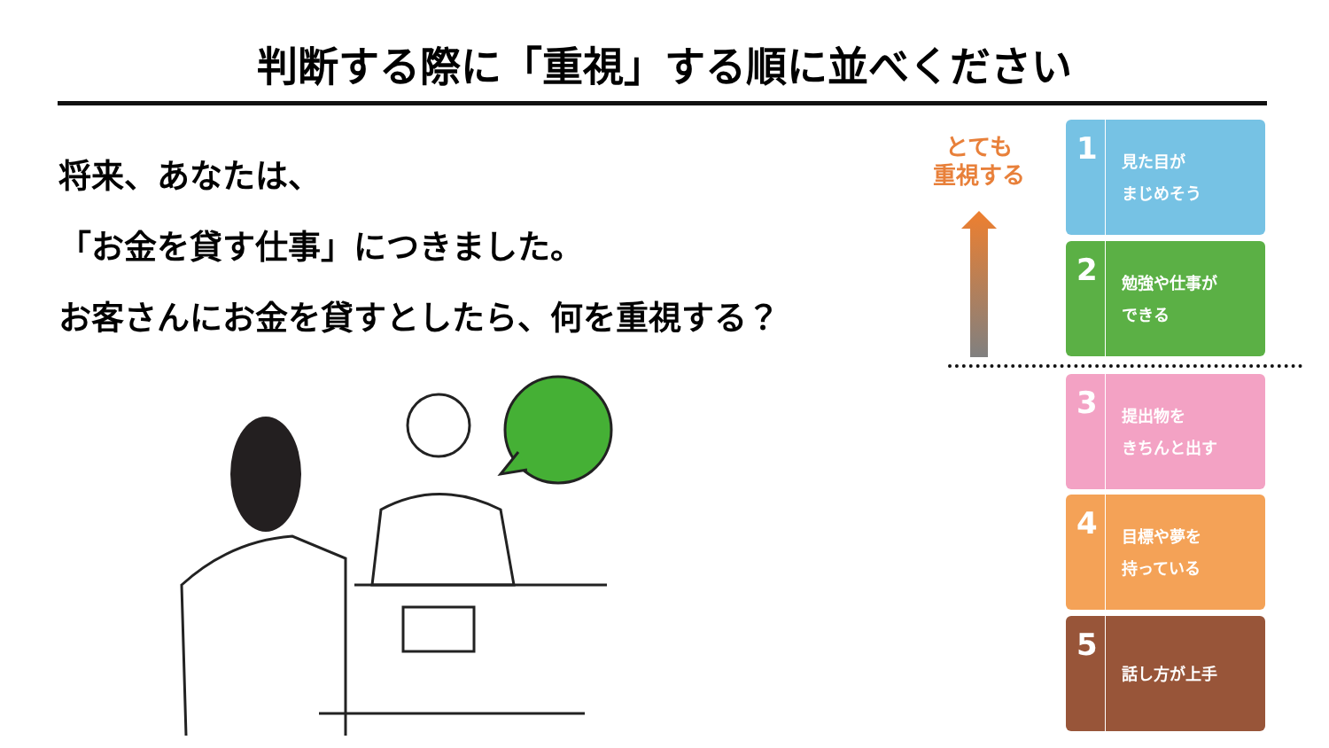判断する際に「重視」する順に並べください
将来、あなたは、
「お金を貸す仕事」につきました。
お客さんにお金を貸すとしたら、何を重視する？
とても
重視する
1
見た目が
まじめそう
2
勉強や仕事が
できる
3
提出物を
きちんと出す
4
目標や夢を
持っている
5
話し方が上手